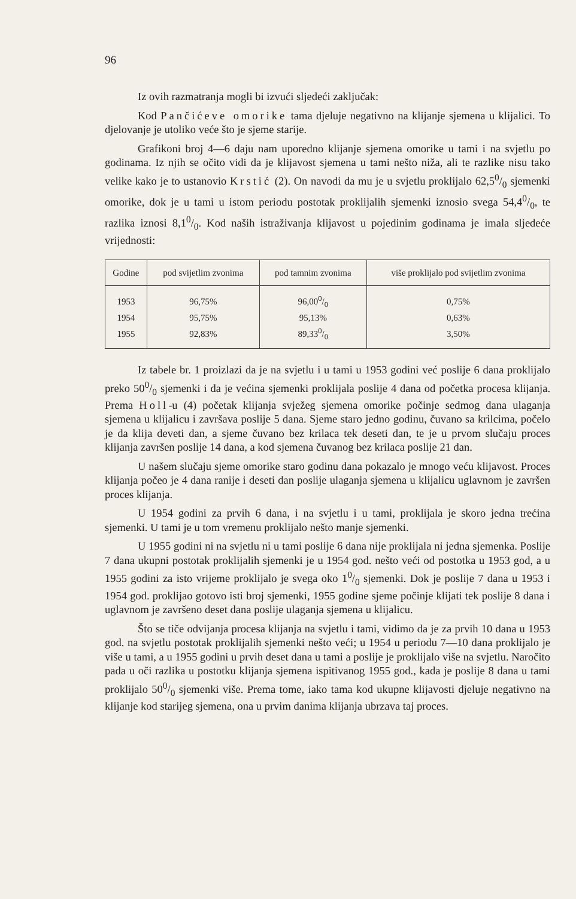96
Iz ovih razmatranja mogli bi izvući sljedeći zaključak:
Kod Pančićeve omorike tama djeluje negativno na klijanje sjemena u klijalici. To djelovanje je utoliko veće što je sjeme starije.
Grafikoni broj 4—6 daju nam uporedno klijanje sjemena omorike u tami i na svjetlu po godinama. Iz njih se očito vidi da je klijavost sjemena u tami nešto niža, ali te razlike nisu tako velike kako je to ustanovio Krstić (2). On navodi da mu je u svjetlu proklijalo 62,50/0 sjemenki omorike, dok je u tami u istom periodu postotak proklijalih sjemenki iznosio svega 54,40/0, te razlika iznosi 8,10/0. Kod naših istraživanja klijavost u pojedinim godinama je imala sljedeće vrijednosti:
| Godine | pod svijetlim zvonima | pod tamnim zvonima | više proklijalo pod svijetlim zvonima |
| --- | --- | --- | --- |
| 1953 | 96,75% | 96,000/0 | 0,75% |
| 1954 | 95,75% | 95,13% | 0,63% |
| 1955 | 92,83% | 89,330/0 | 3,50% |
Iz tabele br. 1 proizlazi da je na svjetlu i u tami u 1953 godini već poslije 6 dana proklijalo preko 500/0 sjemenki i da je većina sjemenki proklijala poslije 4 dana od početka procesa klijanja. Prema Holl-u (4) početak klijanja svježeg sjemena omorike počinje sedmog dana ulaganja sjemena u klijalicu i završava poslije 5 dana. Sjeme staro jedno godinu, čuvano sa krilcima, počelo je da klija deveti dan, a sjeme čuvano bez krilaca tek deseti dan, te je u prvom slučaju proces klijanja završen poslije 14 dana, a kod sjemena čuvanog bez krilaca poslije 21 dan.
U našem slučaju sjeme omorike staro godinu dana pokazalo je mnogo veću klijavost. Proces klijanja počeo je 4 dana ranije i deseti dan poslije ulaganja sjemena u klijalicu uglavnom je završen proces klijanja.
U 1954 godini za prvih 6 dana, i na svjetlu i u tami, proklijala je skoro jedna trećina sjemenki. U tami je u tom vremenu proklijalo nešto manje sjemenki.
U 1955 godini ni na svjetlu ni u tami poslije 6 dana nije proklijala ni jedna sjemenka. Poslije 7 dana ukupni postotak proklijalih sjemenki je u 1954 god. nešto veći od postotka u 1953 god, a u 1955 godini za isto vrijeme proklijalo je svega oko 10/0 sjemenki. Dok je poslije 7 dana u 1953 i 1954 god. proklijao gotovo isti broj sjemenki, 1955 godine sjeme počinje klijati tek poslije 8 dana i uglavnom je završeno deset dana poslije ulaganja sjemena u klijalicu.
Što se tiče odvijanja procesa klijanja na svjetlu i tami, vidimo da je za prvih 10 dana u 1953 god. na svjetlu postotak proklijalih sjemenki nešto veći; u 1954 u periodu 7—10 dana proklijalo je više u tami, a u 1955 godini u prvih deset dana u tami a poslije je proklijalo više na svjetlu. Naročito pada u oči razlika u postotku klijanja sjemena ispitivanog 1955 god., kada je poslije 8 dana u tami proklijalo 500/0 sjemenki više. Prema tome, iako tama kod ukupne klijavosti djeluje negativno na klijanje kod starijeg sjemena, ona u prvim danima klijanja ubrzava taj proces.